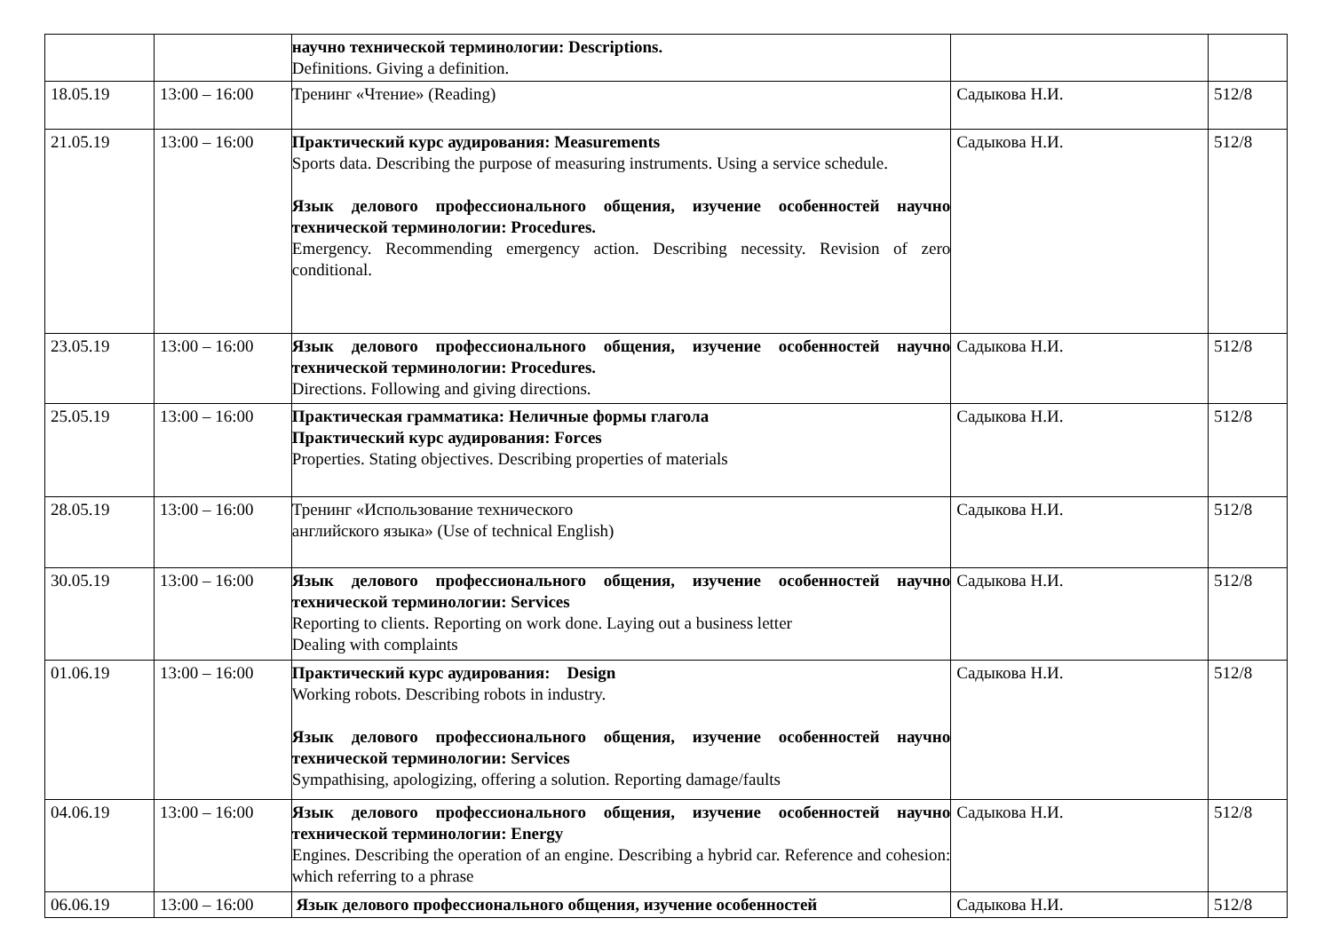| | | научно технической терминологии: Descriptions. Definitions. Giving a definition. | | |
| 18.05.19 | 13:00 – 16:00 | Тренинг «Чтение» (Reading) | Садыкова Н.И. | 512/8 |
| 21.05.19 | 13:00 – 16:00 | Практический курс аудирования: Measurements Sports data. Describing the purpose of measuring instruments. Using a service schedule. Язык делового профессионального общения, изучение особенностей научно технической терминологии: Procedures. Emergency. Recommending emergency action. Describing necessity. Revision of zero conditional. | Садыкова Н.И. | 512/8 |
| 23.05.19 | 13:00 – 16:00 | Язык делового профессионального общения, изучение особенностей научно технической терминологии: Procedures. Directions. Following and giving directions. | Садыкова Н.И. | 512/8 |
| 25.05.19 | 13:00 – 16:00 | Практическая грамматика: Неличные формы глагола Практический курс аудирования: Forces Properties. Stating objectives. Describing properties of materials | Садыкова Н.И. | 512/8 |
| 28.05.19 | 13:00 – 16:00 | Тренинг «Использование технического английского языка» (Use of technical English) | Садыкова Н.И. | 512/8 |
| 30.05.19 | 13:00 – 16:00 | Язык делового профессионального общения, изучение особенностей научно технической терминологии: Services Reporting to clients. Reporting on work done. Laying out a business letter Dealing with complaints | Садыкова Н.И. | 512/8 |
| 01.06.19 | 13:00 – 16:00 | Практический курс аудирования: Design Working robots. Describing robots in industry. Язык делового профессионального общения, изучение особенностей научно технической терминологии: Services Sympathising, apologizing, offering a solution. Reporting damage/faults | Садыкова Н.И. | 512/8 |
| 04.06.19 | 13:00 – 16:00 | Язык делового профессионального общения, изучение особенностей научно технической терминологии: Energy Engines. Describing the operation of an engine. Describing a hybrid car. Reference and cohesion: which referring to a phrase | Садыкова Н.И. | 512/8 |
| 06.06.19 | 13:00 – 16:00 | Язык делового профессионального общения, изучение особенностей | Садыкова Н.И. | 512/8 |